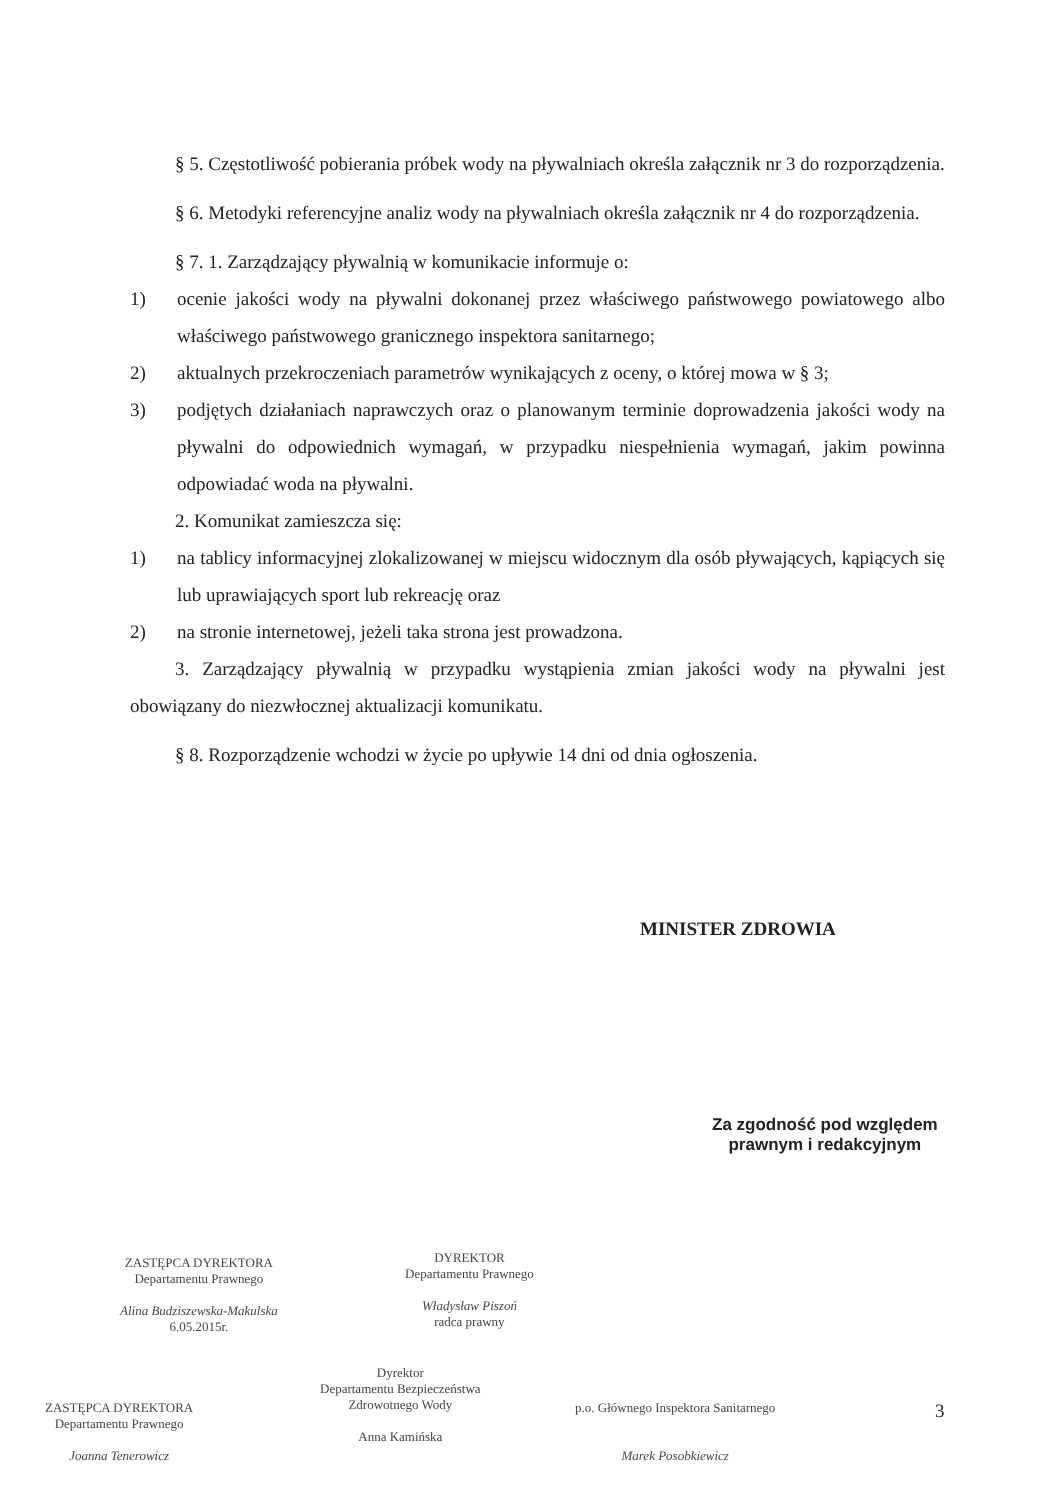§ 5. Częstotliwość pobierania próbek wody na pływalniach określa załącznik nr 3 do rozporządzenia.
§ 6. Metodyki referencyjne analiz wody na pływalniach określa załącznik nr 4 do rozporządzenia.
§ 7. 1. Zarządzający pływalnią w komunikacie informuje o:
1) ocenie jakości wody na pływalni dokonanej przez właściwego państwowego powiatowego albo właściwego państwowego granicznego inspektora sanitarnego;
2) aktualnych przekroczeniach parametrów wynikających z oceny, o której mowa w § 3;
3) podjętych działaniach naprawczych oraz o planowanym terminie doprowadzenia jakości wody na pływalni do odpowiednich wymagań, w przypadku niespełnienia wymagań, jakim powinna odpowiadać woda na pływalni.
2. Komunikat zamieszcza się:
1) na tablicy informacyjnej zlokalizowanej w miejscu widocznym dla osób pływających, kąpiących się lub uprawiających sport lub rekreację oraz
2) na stronie internetowej, jeżeli taka strona jest prowadzona.
3. Zarządzający pływalnią w przypadku wystąpienia zmian jakości wody na pływalni jest obowiązany do niezwłocznej aktualizacji komunikatu.
§ 8. Rozporządzenie wchodzi w życie po upływie 14 dni od dnia ogłoszenia.
MINISTER ZDROWIA
Za zgodność pod względem
prawnym i redakcyjnym
ZASTĘPCA DYREKTORA
Departamentu Prawnego
Alina Budziszewska-Makulska
6.05.2015r.
DYREKTOR
Departamentu Prawnego
Władysław Piszoń
radca prawny
Dyrektor
Departamentu Bezpieczeństwa
Zdrowotnego Wody
Anna Kamińska
ZASTĘPCA DYREKTORA
Departamentu Prawnego
Joanna Tenerowicz
p.o. Głównego Inspektora Sanitarnego
Marek Posobkiewicz
3